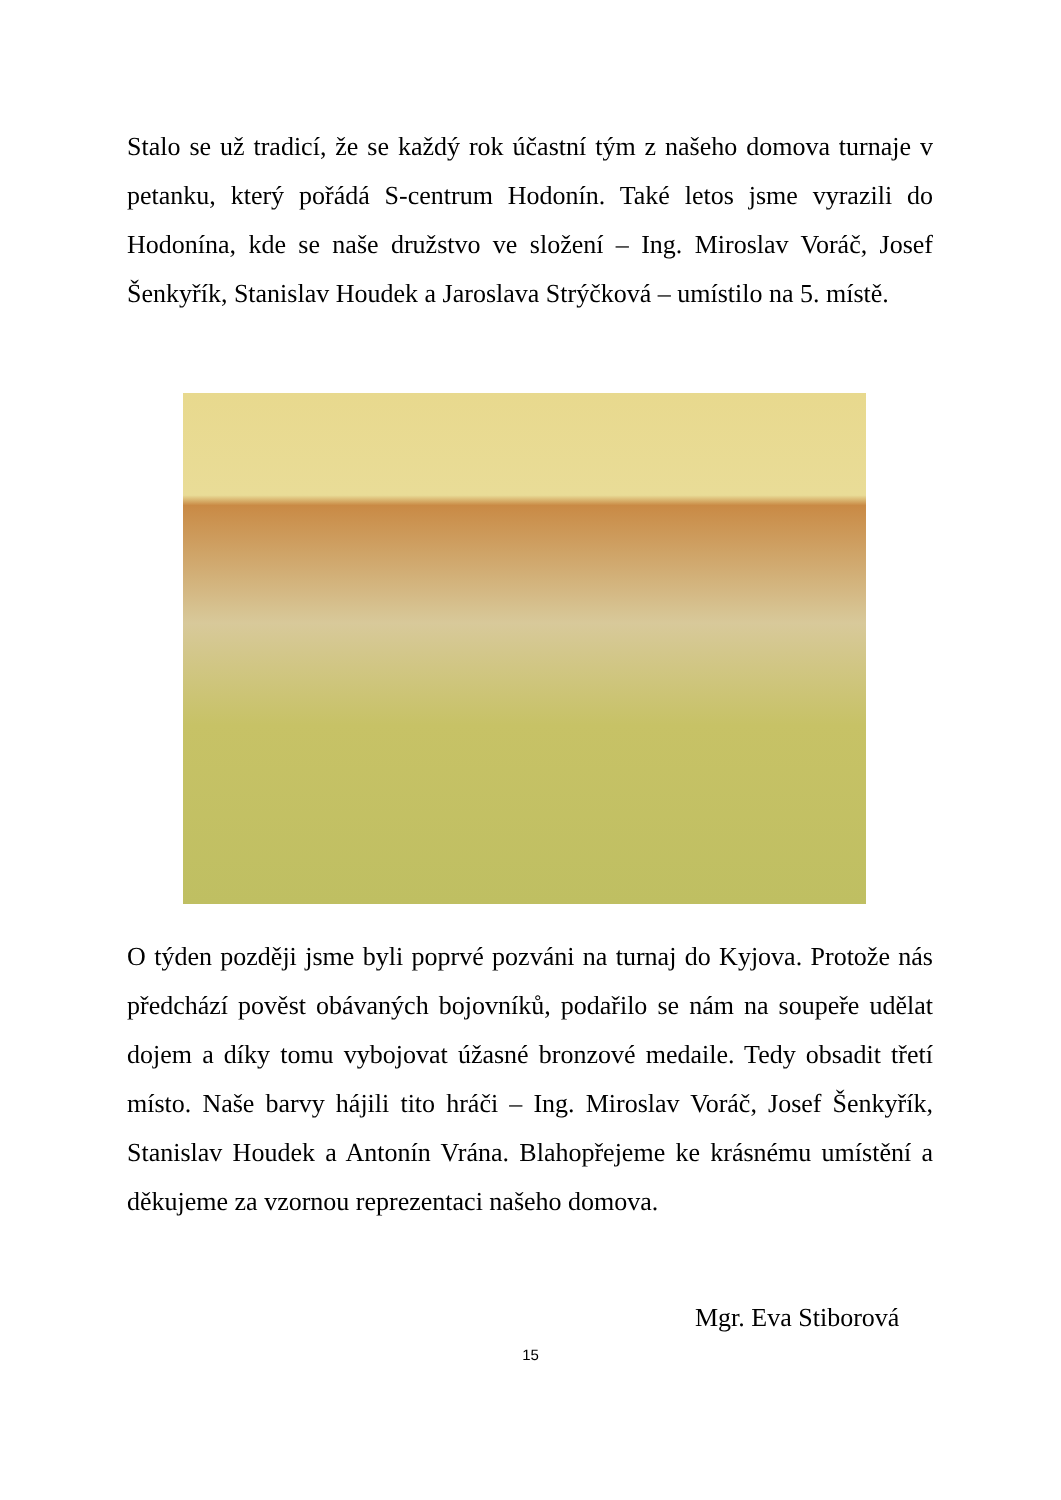Stalo se už tradicí, že se každý rok účastní tým z našeho domova turnaje v petanku, který pořádá S-centrum Hodonín. Také letos jsme vyrazili do Hodonína, kde se naše družstvo ve složení – Ing. Miroslav Voráč, Josef Šenkyřík, Stanislav Houdek a Jaroslava Strýčková – umístilo na 5. místě.
O týden později jsme byli poprvé pozváni na turnaj do Kyjova. Protože nás předchází pověst obávaných bojovníků, podařilo se nám na soupeře udělat dojem a díky tomu vybojovat úžasné bronzové medaile. Tedy obsadit třetí místo. Naše barvy hájili tito hráči – Ing. Miroslav Voráč, Josef Šenkyřík, Stanislav Houdek a Antonín Vrána. Blahopřejeme ke krásnému umístění a děkujeme za vzornou reprezentaci našeho domova.
Mgr. Eva Stiborová
15